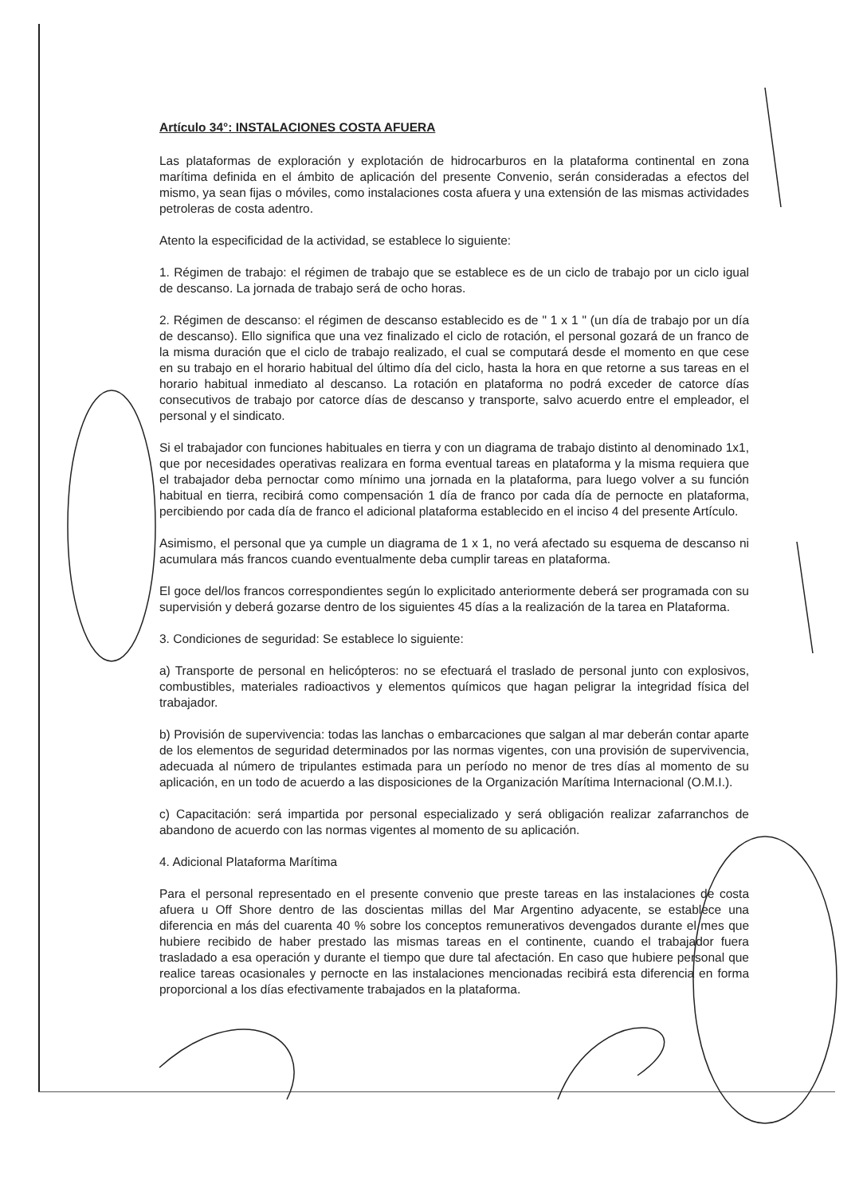Artículo 34°: INSTALACIONES COSTA AFUERA
Las plataformas de exploración y explotación de hidrocarburos en la plataforma continental en zona marítima definida en el ámbito de aplicación del presente Convenio, serán consideradas a efectos del mismo, ya sean fijas o móviles, como instalaciones costa afuera y una extensión de las mismas actividades petroleras de costa adentro.
Atento la especificidad de la actividad, se establece lo siguiente:
1. Régimen de trabajo: el régimen de trabajo que se establece es de un ciclo de trabajo por un ciclo igual de descanso. La jornada de trabajo será de ocho horas.
2. Régimen de descanso: el régimen de descanso establecido es de " 1 x 1 " (un día de trabajo por un día de descanso). Ello significa que una vez finalizado el ciclo de rotación, el personal gozará de un franco de la misma duración que el ciclo de trabajo realizado, el cual se computará desde el momento en que cese en su trabajo en el horario habitual del último día del ciclo, hasta la hora en que retorne a sus tareas en el horario habitual inmediato al descanso. La rotación en plataforma no podrá exceder de catorce días consecutivos de trabajo por catorce días de descanso y transporte, salvo acuerdo entre el empleador, el personal y el sindicato.
Si el trabajador con funciones habituales en tierra y con un diagrama de trabajo distinto al denominado 1x1, que por necesidades operativas realizara en forma eventual tareas en plataforma y la misma requiera que el trabajador deba pernoctar como mínimo una jornada en la plataforma, para luego volver a su función habitual en tierra, recibirá como compensación 1 día de franco por cada día de pernocte en plataforma, percibiendo por cada día de franco el adicional plataforma establecido en el inciso 4 del presente Artículo.
Asimismo, el personal que ya cumple un diagrama de 1 x 1, no verá afectado su esquema de descanso ni acumulara más francos cuando eventualmente deba cumplir tareas en plataforma.
El goce del/los francos correspondientes según lo explicitado anteriormente deberá ser programada con su supervisión y deberá gozarse dentro de los siguientes 45 días a la realización de la tarea en Plataforma.
3. Condiciones de seguridad: Se establece lo siguiente:
a) Transporte de personal en helicópteros: no se efectuará el traslado de personal junto con explosivos, combustibles, materiales radioactivos y elementos químicos que hagan peligrar la integridad física del trabajador.
b) Provisión de supervivencia: todas las lanchas o embarcaciones que salgan al mar deberán contar aparte de los elementos de seguridad determinados por las normas vigentes, con una provisión de supervivencia, adecuada al número de tripulantes estimada para un período no menor de tres días al momento de su aplicación, en un todo de acuerdo a las disposiciones de la Organización Marítima Internacional (O.M.I.).
c) Capacitación: será impartida por personal especializado y será obligación realizar zafarranchos de abandono de acuerdo con las normas vigentes al momento de su aplicación.
4. Adicional Plataforma Marítima
Para el personal representado en el presente convenio que preste tareas en las instalaciones de costa afuera u Off Shore dentro de las doscientas millas del Mar Argentino adyacente, se establece una diferencia en más del cuarenta 40 % sobre los conceptos remunerativos devengados durante el mes que hubiere recibido de haber prestado las mismas tareas en el continente, cuando el trabajador fuera trasladado a esa operación y durante el tiempo que dure tal afectación. En caso que hubiere personal que realice tareas ocasionales y pernocte en las instalaciones mencionadas recibirá esta diferencia en forma proporcional a los días efectivamente trabajados en la plataforma.